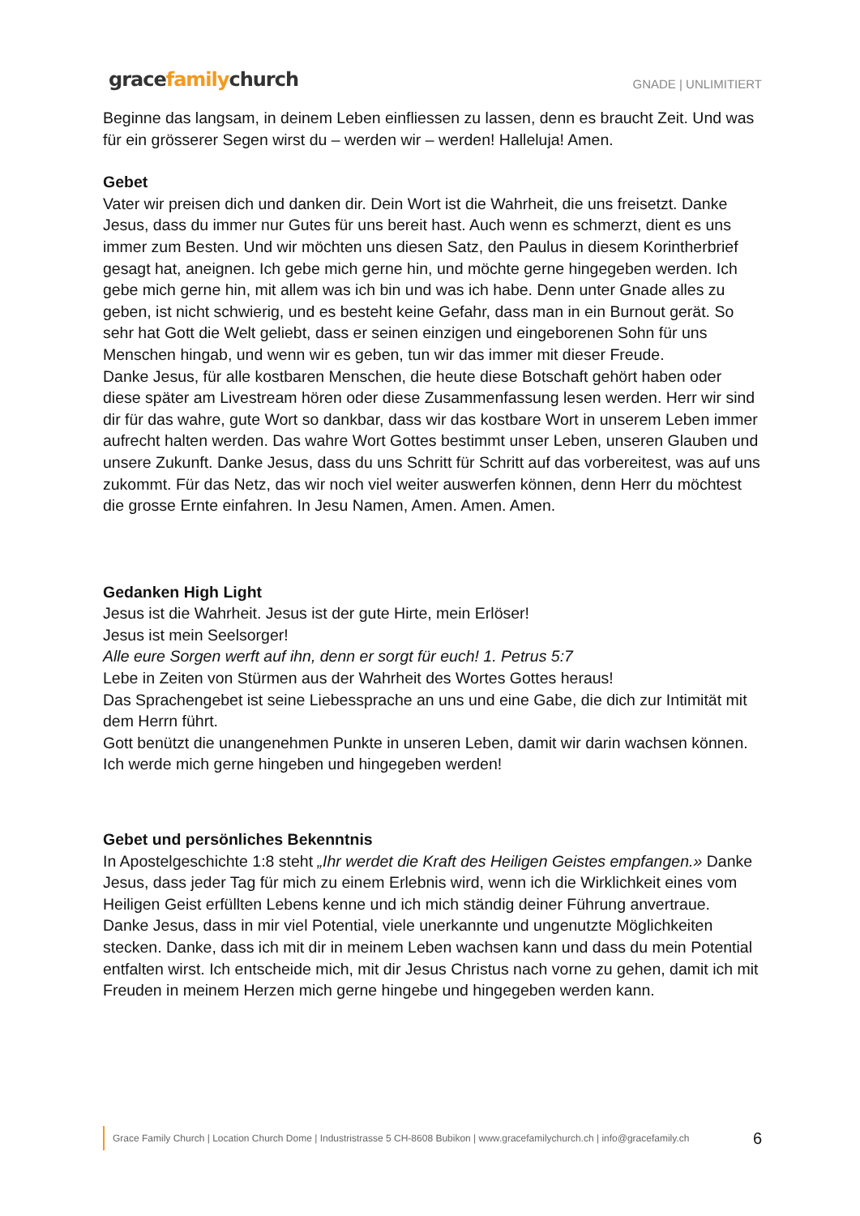gracefamilychurch
GNADE | UNLIMITIERT
Beginne das langsam, in deinem Leben einfliessen zu lassen, denn es braucht Zeit. Und was für ein grösserer Segen wirst du – werden wir – werden! Halleluja! Amen.
Gebet
Vater wir preisen dich und danken dir. Dein Wort ist die Wahrheit, die uns freisetzt. Danke Jesus, dass du immer nur Gutes für uns bereit hast. Auch wenn es schmerzt, dient es uns immer zum Besten. Und wir möchten uns diesen Satz, den Paulus in diesem Korintherbrief gesagt hat, aneignen. Ich gebe mich gerne hin, und möchte gerne hingegeben werden. Ich gebe mich gerne hin, mit allem was ich bin und was ich habe. Denn unter Gnade alles zu geben, ist nicht schwierig, und es besteht keine Gefahr, dass man in ein Burnout gerät. So sehr hat Gott die Welt geliebt, dass er seinen einzigen und eingeborenen Sohn für uns Menschen hingab, und wenn wir es geben, tun wir das immer mit dieser Freude.
Danke Jesus, für alle kostbaren Menschen, die heute diese Botschaft gehört haben oder diese später am Livestream hören oder diese Zusammenfassung lesen werden. Herr wir sind dir für das wahre, gute Wort so dankbar, dass wir das kostbare Wort in unserem Leben immer aufrecht halten werden. Das wahre Wort Gottes bestimmt unser Leben, unseren Glauben und unsere Zukunft. Danke Jesus, dass du uns Schritt für Schritt auf das vorbereitest, was auf uns zukommt. Für das Netz, das wir noch viel weiter auswerfen können, denn Herr du möchtest die grosse Ernte einfahren. In Jesu Namen, Amen. Amen. Amen.
Gedanken High Light
Jesus ist die Wahrheit. Jesus ist der gute Hirte, mein Erlöser!
Jesus ist mein Seelsorger!
Alle eure Sorgen werft auf ihn, denn er sorgt für euch! 1. Petrus 5:7
Lebe in Zeiten von Stürmen aus der Wahrheit des Wortes Gottes heraus!
Das Sprachengebet ist seine Liebessprache an uns und eine Gabe, die dich zur Intimität mit dem Herrn führt.
Gott benützt die unangenehmen Punkte in unseren Leben, damit wir darin wachsen können.
Ich werde mich gerne hingeben und hingegeben werden!
Gebet und persönliches Bekenntnis
In Apostelgeschichte 1:8 steht „Ihr werdet die Kraft des Heiligen Geistes empfangen.» Danke Jesus, dass jeder Tag für mich zu einem Erlebnis wird, wenn ich die Wirklichkeit eines vom Heiligen Geist erfüllten Lebens kenne und ich mich ständig deiner Führung anvertraue.
Danke Jesus, dass in mir viel Potential, viele unerkannte und ungenutzte Möglichkeiten stecken. Danke, dass ich mit dir in meinem Leben wachsen kann und dass du mein Potential entfalten wirst. Ich entscheide mich, mit dir Jesus Christus nach vorne zu gehen, damit ich mit Freuden in meinem Herzen mich gerne hingebe und hingegeben werden kann.
Grace Family Church | Location Church Dome | Industristrasse 5 CH-8608 Bubikon | www.gracefamilychurch.ch | info@gracefamily.ch 6